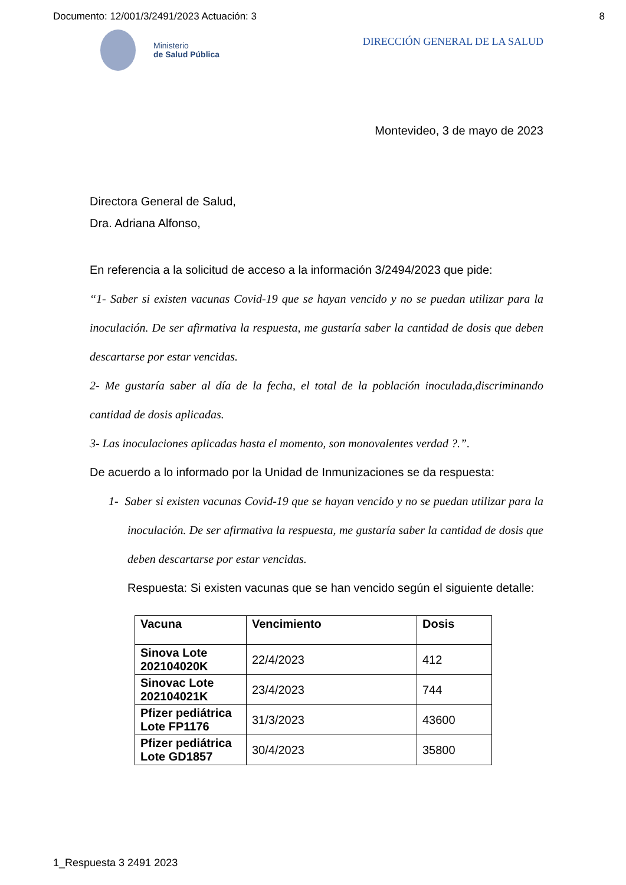Documento: 12/001/3/2491/2023 Actuación: 3 8
Ministerio
de Salud Pública
DIRECCIÓN GENERAL DE LA SALUD
Montevideo, 3 de mayo de 2023
Directora General de Salud,
Dra. Adriana Alfonso,
En referencia a la solicitud de acceso a la información 3/2494/2023 que pide:
“1- Saber si existen vacunas Covid-19 que se hayan vencido y no se puedan utilizar para la inoculación. De ser afirmativa la respuesta, me gustaría saber la cantidad de dosis que deben descartarse por estar vencidas.
2- Me gustaría saber al día de la fecha, el total de la población inoculada,discriminando cantidad de dosis aplicadas.
3- Las inoculaciones aplicadas hasta el momento, son monovalentes verdad ?.”.
De acuerdo a lo informado por la Unidad de Inmunizaciones se da respuesta:
1- Saber si existen vacunas Covid-19 que se hayan vencido y no se puedan utilizar para la inoculación. De ser afirmativa la respuesta, me gustaría saber la cantidad de dosis que deben descartarse por estar vencidas.
Respuesta: Si existen vacunas que se han vencido según el siguiente detalle:
| Vacuna | Vencimiento | Dosis |
| --- | --- | --- |
| Sinova Lote 202104020K | 22/4/2023 | 412 |
| Sinovac Lote 202104021K | 23/4/2023 | 744 |
| Pfizer pediátrica Lote FP1176 | 31/3/2023 | 43600 |
| Pfizer pediátrica Lote GD1857 | 30/4/2023 | 35800 |
1_Respuesta 3 2491 2023